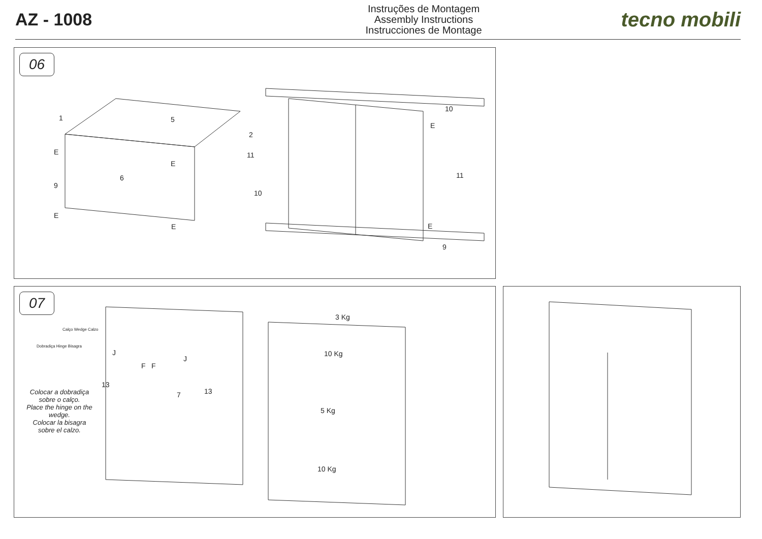AZ - 1008
Instruções de Montagem
Assembly Instructions
Instrucciones de Montage
tecno mobili
06
1 5
2
10
6
11
11
9
10
9
E
E
E
E
E
E
07
Calço Wedge Calzo
Dobradiça Hinge Bisagra
Colocar a dobradiça sobre o calço.
Place the hinge on the wedge.
Colocar la bisagra sobre el calzo.
J
F F
J
13
7 13
3 Kg
10 Kg
5 Kg
10 Kg